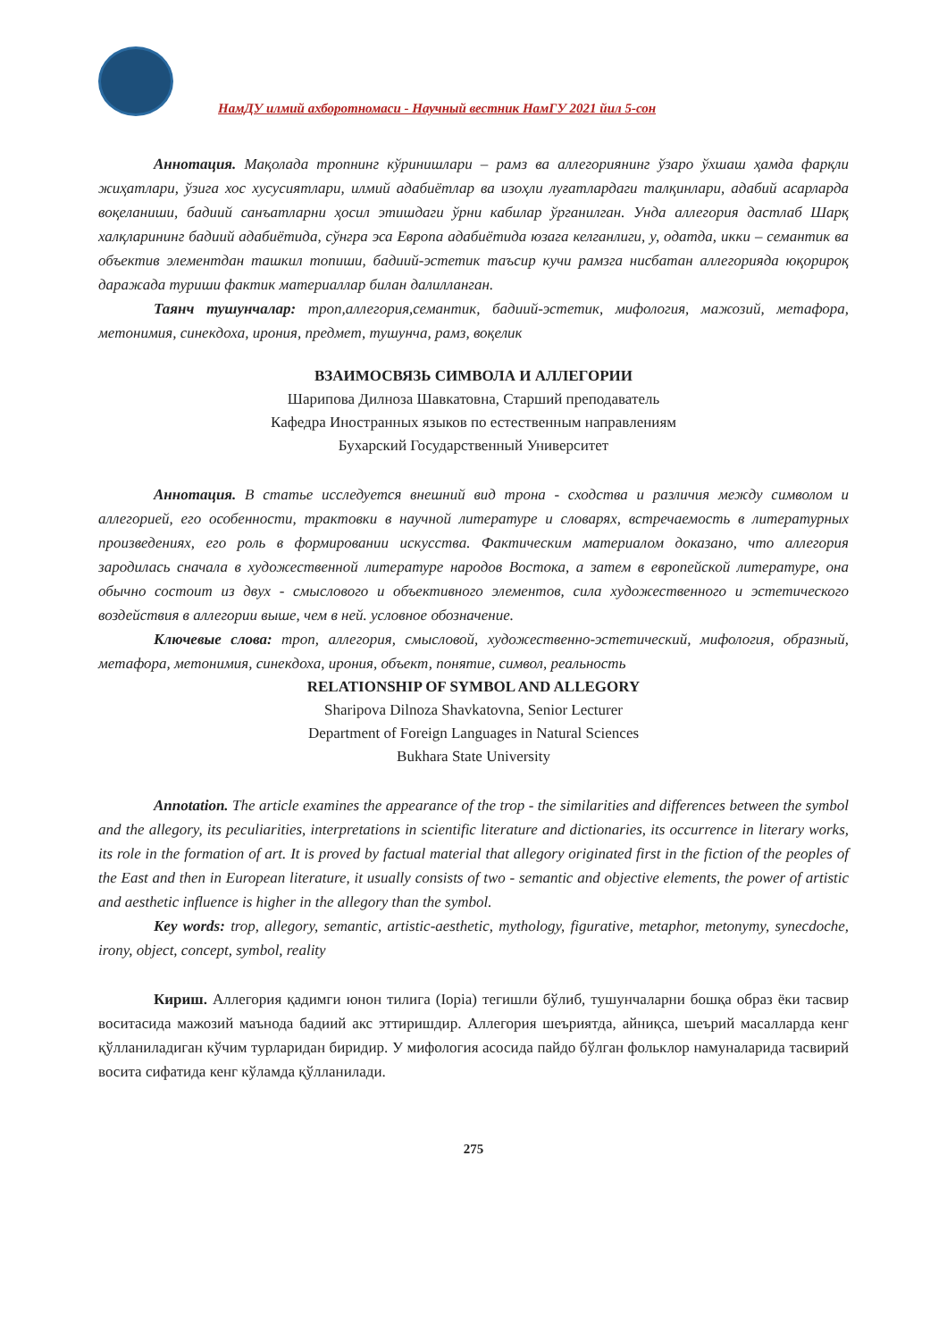НамДУ илмий ахборотномаси - Научный вестник НамГУ 2021 йил 5-сон
Аннотация. Мақолада тропнинг кўринишлари – рамз ва аллегориянинг ўзаро ўхшаш ҳамда фарқли жиҳатлари, ўзига хос хусусиятлари, илмий адабиётлар ва изоҳли луғатлардаги талқинлари, адабий асарларда воқеланиши, бадиий санъатларни ҳосил этишдаги ўрни кабилар ўрганилган. Унда аллегория дастлаб Шарқ халқларининг бадиий адабиётида, сўнгра эса Европа адабиётида юзага келганлиги, у, одатда, икки – семантик ва объектив элементдан ташкил топиши, бадиий-эстетик таъсир кучи рамзга нисбатан аллегорияда юқорироқ даражада туриши фактик материаллар билан далилланган.
Таянч тушунчалар: троп,аллегория,семантик, бадиий-эстетик, мифология, мажозий, метафора, метонимия, синекдоха, ирония, предмет, тушунча, рамз, воқелик
ВЗАИМОСВЯЗЬ СИМВОЛА И АЛЛЕГОРИИ
Шарипова Дилноза Шавкатовна, Старший преподаватель
Кафедра Иностранных языков по естественным направлениям
Бухарский Государственный Университет
Аннотация. В статье исследуется внешний вид трона - сходства и различия между символом и аллегорией, его особенности, трактовки в научной литературе и словарях, встречаемость в литературных произведениях, его роль в формировании искусства. Фактическим материалом доказано, что аллегория зародилась сначала в художественной литературе народов Востока, а затем в европейской литературе, она обычно состоит из двух - смыслового и объективного элементов, сила художественного и эстетического воздействия в аллегории выше, чем в ней. условное обозначение.
Ключевые слова: троп, аллегория, смысловой, художественно-эстетический, мифология, образный, метафора, метонимия, синекдоха, ирония, объект, понятие, символ, реальность
RELATIONSHIP OF SYMBOL AND ALLEGORY
Sharipova Dilnoza Shavkatovna, Senior Lecturer
Department of Foreign Languages in Natural Sciences
Bukhara State University
Annotation. The article examines the appearance of the trop - the similarities and differences between the symbol and the allegory, its peculiarities, interpretations in scientific literature and dictionaries, its occurrence in literary works, its role in the formation of art. It is proved by factual material that allegory originated first in the fiction of the peoples of the East and then in European literature, it usually consists of two - semantic and objective elements, the power of artistic and aesthetic influence is higher in the allegory than the symbol.
Key words: trop, allegory, semantic, artistic-aesthetic, mythology, figurative, metaphor, metonymy, synecdoche, irony, object, concept, symbol, reality
Кириш. Аллегория қадимги юнон тилига (Іоріа) тегишли бўлиб, тушунчаларни бошқа образ ёки тасвир воситасида мажозий маънода бадиий акс эттиришдир. Аллегория шеъриятда, айниқса, шеърий масалларда кенг қўлланиладиган кўчим турларидан биридир. У мифология асосида пайдо бўлган фольклор намуналарида тасвирий восита сифатида кенг кўламда қўлланилади.
275